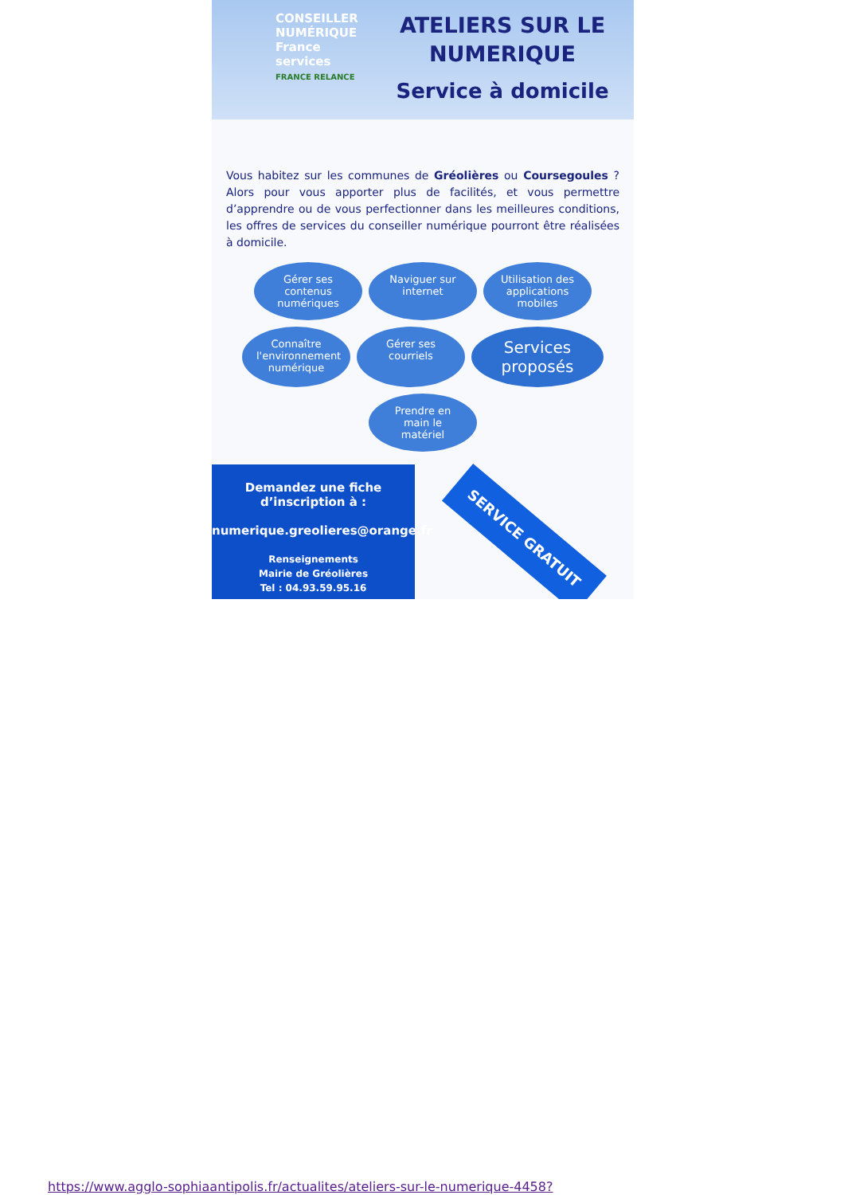CONSEILLER NUMÉRIQUE France services
FRANCE RELANCE
ATELIERS SUR LE NUMERIQUE
Service à domicile
Vous habitez sur les communes de Gréolières ou Coursegoules ? Alors pour vous apporter plus de facilités, et vous permettre d’apprendre ou de vous perfectionner dans les meilleures conditions, les offres de services du conseiller numérique pourront être réalisées à domicile.
Gérer ses contenus numériques
Naviguer sur internet
Utilisation des applications mobiles
Connaître l'environnement numérique
Gérer ses courriels
Services proposés
Prendre en main le matériel
Demandez une fiche d’inscription à :
numerique.greolieres@orange.fr
Renseignements
Mairie de Gréolières
Tel : 04.93.59.95.16
SERVICE GRATUIT
https://www.agglo-sophiaantipolis.fr/actualites/ateliers-sur-le-numerique-4458?